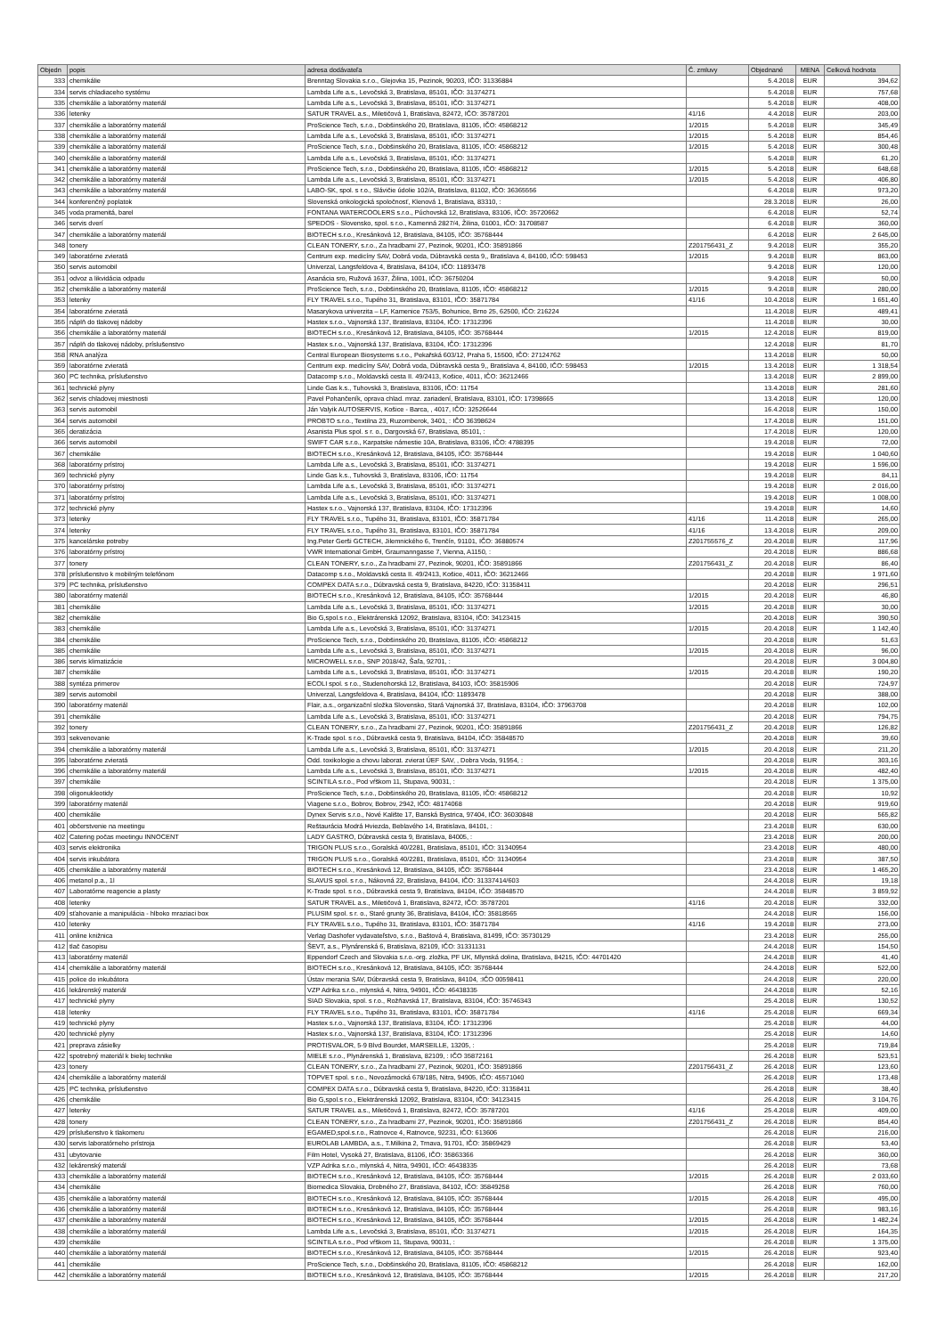| Objedn | popis | adresa dodávateľa | Č. zmluvy | Objednané | MENA | Celková hodnota |
| --- | --- | --- | --- | --- | --- | --- |
| 333 | chemikálie | Brenntag Slovakia s.r.o., Glejovka 15, Pezinok, 90203, IČO: 31336884 | | 5.4.2018 | EUR | 394,62 |
| 334 | servis chladiaceho systému | Lambda Life a.s., Levočská 3, Bratislava, 85101, IČO: 31374271 | | 5.4.2018 | EUR | 757,68 |
| 335 | chemikálie a laboratórny materiál | Lambda Life a.s., Levočská 3, Bratislava, 85101, IČO: 31374271 | | 5.4.2018 | EUR | 408,00 |
| 336 | letenky | SATUR TRAVEL a.s., Miletičová 1, Bratislava, 82472, IČO: 35787201 | 41/16 | 4.4.2018 | EUR | 203,00 |
| 337 | chemikálie a laboratórny materiál | ProScience Tech, s.r.o., Dobšinského 20, Bratislava, 81105, IČO: 45868212 | 1/2015 | 5.4.2018 | EUR | 345,49 |
| 338 | chemikálie a laboratórny materiál | Lambda Life a.s., Levočská 3, Bratislava, 85101, IČO: 31374271 | 1/2015 | 5.4.2018 | EUR | 854,46 |
| 339 | chemikálie a laboratórny materiál | ProScience Tech, s.r.o., Dobšinského 20, Bratislava, 81105, IČO: 45868212 | 1/2015 | 5.4.2018 | EUR | 300,48 |
| 340 | chemikálie a laboratórny materiál | Lambda Life a.s., Levočská 3, Bratislava, 85101, IČO: 31374271 | | 5.4.2018 | EUR | 61,20 |
| 341 | chemikálie a laboratórny materiál | ProScience Tech, s.r.o., Dobšinského 20, Bratislava, 81105, IČO: 45868212 | 1/2015 | 5.4.2018 | EUR | 648,68 |
| 342 | chemikálie a laboratórny materiál | Lambda Life a.s., Levočská 3, Bratislava, 85101, IČO: 31374271 | 1/2015 | 5.4.2018 | EUR | 406,80 |
| 343 | chemikálie a laboratórny materiál | LABO-SK, spol. s r.o., Slávičie údolie 102/A, Bratislava, 81102, IČO: 36365556 | | 6.4.2018 | EUR | 973,20 |
| 344 | konferenčný poplatok | Slovenská onkologická spoločnosť, Klenová 1, Bratislava, 83310, : | | 28.3.2018 | EUR | 26,00 |
| 345 | voda pramenitá, barel | FONTANA WATERCOOLERS s.r.o., Púchovská 12, Bratislava, 83106, IČO: 35720662 | | 6.4.2018 | EUR | 52,74 |
| 346 | servis dverí | SPEDOS - Slovensko, spol. s r.o., Kamenná 2827/4, Žilina, 01001, IČO: 31708587 | | 6.4.2018 | EUR | 360,00 |
| 347 | chemikálie a laboratórny materiál | BIOTECH s.r.o., Kresánková 12, Bratislava, 84105, IČO: 35768444 | | 6.4.2018 | EUR | 2 645,00 |
| 348 | tonery | CLEAN TONERY, s.r.o., Za hradbami 27, Pezinok, 90201, IČO: 35891866 | Z201756431_Z | 9.4.2018 | EUR | 355,20 |
| 349 | laboratórne zvieratá | Centrum exp. medicíny SAV, Dobrá voda, Dúbravská cesta 9,, Bratislava 4, 84100, IČO: 598453 | 1/2015 | 9.4.2018 | EUR | 863,00 |
| 350 | servis automobil | Univerzal, Langsfeldova 4, Bratislava, 84104, IČO: 11893478 | | 9.4.2018 | EUR | 120,00 |
| 351 | odvoz a likvidácia odpadu | Asanácia sro, Ružová 1637, Žilina, 1001, IČO: 36750204 | | 9.4.2018 | EUR | 50,00 |
| 352 | chemikálie a laboratórny materiál | ProScience Tech, s.r.o., Dobšinského 20, Bratislava, 81105, IČO: 45868212 | 1/2015 | 9.4.2018 | EUR | 280,00 |
| 353 | letenky | FLY TRAVEL s.r.o., Tupého 31, Bratislava, 83101, IČO: 35871784 | 41/16 | 10.4.2018 | EUR | 1 651,40 |
| 354 | laboratórne zvieratá | Masarykova univerzita – LF, Kamenice 753/5, Bohunice, Brno 25, 62500, IČO: 216224 | | 11.4.2018 | EUR | 489,41 |
| 355 | náplň do tlakovej nádoby | Hastex s.r.o., Vajnorská 137, Bratislava, 83104, IČO: 17312396 | | 11.4.2018 | EUR | 30,00 |
| 356 | chemikálie a laboratórny materiál | BIOTECH s.r.o., Kresánková 12, Bratislava, 84105, IČO: 35768444 | 1/2015 | 12.4.2018 | EUR | 819,00 |
| 357 | náplň do tlakovej nádoby, príslušenstvo | Hastex s.r.o., Vajnorská 137, Bratislava, 83104, IČO: 17312396 | | 12.4.2018 | EUR | 81,70 |
| 358 | RNA analýza | Central European Biosystems s.r.o., Pekařská 603/12, Praha 5, 15500, IČO: 27124762 | | 13.4.2018 | EUR | 50,00 |
| 359 | laboratórne zvieratá | Centrum exp. medicíny SAV, Dobrá voda, Dúbravská cesta 9,, Bratislava 4, 84100, IČO: 598453 | 1/2015 | 13.4.2018 | EUR | 1 318,54 |
| 360 | PC technika, príslušenstvo | Datacomp s.r.o., Moldavská cesta II. 49/2413, Košice, 4011, IČO: 36212466 | | 13.4.2018 | EUR | 2 899,00 |
| 361 | technické plyny | Linde Gas k.s., Tuhovská 3, Bratislava, 83106, IČO: 11754 | | 13.4.2018 | EUR | 281,60 |
| 362 | servis chladovej miestnosti | Pavel Pohančeník, oprava chlad. mraz. zariadení, Bratislava, 83101, IČO: 17398665 | | 13.4.2018 | EUR | 120,00 |
| 363 | servis automobil | Ján Valyik AUTOSERVIS, Košice - Barca, , 4017, IČO: 32526644 | | 16.4.2018 | EUR | 150,00 |
| 364 | servis automobil | PROBTO s.r.o., Textilna 23, Ruzomberok, 3401, : IČO 36398624 | | 17.4.2018 | EUR | 151,00 |
| 365 | deratizácia | Asanista Plus spol. s r. o., Dargovská 67, Bratislava, 85101, : | | 17.4.2018 | EUR | 120,00 |
| 366 | servis automobil | SWIFT CAR s.r.o., Karpatske námestie 10A, Bratislava, 83106, IČO: 4788395 | | 19.4.2018 | EUR | 72,00 |
| 367 | chemikálie | BIOTECH s.r.o., Kresánková 12, Bratislava, 84105, IČO: 35768444 | | 19.4.2018 | EUR | 1 040,60 |
| 368 | laboratórny prístroj | Lambda Life a.s., Levočská 3, Bratislava, 85101, IČO: 31374271 | | 19.4.2018 | EUR | 1 596,00 |
| 369 | technické plyny | Linde Gas k.s., Tuhovská 3, Bratislava, 83106, IČO: 11754 | | 19.4.2018 | EUR | 84,11 |
| 370 | laboratórny prístroj | Lambda Life a.s., Levočská 3, Bratislava, 85101, IČO: 31374271 | | 19.4.2018 | EUR | 2 016,00 |
| 371 | laboratórny prístroj | Lambda Life a.s., Levočská 3, Bratislava, 85101, IČO: 31374271 | | 19.4.2018 | EUR | 1 008,00 |
| 372 | technické plyny | Hastex s.r.o., Vajnorská 137, Bratislava, 83104, IČO: 17312396 | | 19.4.2018 | EUR | 14,60 |
| 373 | letenky | FLY TRAVEL s.r.o., Tupého 31, Bratislava, 83101, IČO: 35871784 | 41/16 | 11.4.2018 | EUR | 265,00 |
| 374 | letenky | FLY TRAVEL s.r.o., Tupého 31, Bratislava, 83101, IČO: 35871784 | 41/16 | 13.4.2018 | EUR | 209,00 |
| 375 | kancelárske potreby | Ing.Peter Gerši GCTECH, Jilemnického 6, Trenčín, 91101, IČO: 36880574 | Z201755576_Z | 20.4.2018 | EUR | 117,96 |
| 376 | laboratórny prístroj | VWR International GmbH, Graumanngasse 7, Vienna, A1150, : | | 20.4.2018 | EUR | 886,68 |
| 377 | tonery | CLEAN TONERY, s.r.o., Za hradbami 27, Pezinok, 90201, IČO: 35891866 | Z201756431_Z | 20.4.2018 | EUR | 86,40 |
| 378 | príslušenstvo k mobilným telefónom | Datacomp s.r.o., Moldavská cesta II. 49/2413, Košice, 4011, IČO: 36212466 | | 20.4.2018 | EUR | 1 971,60 |
| 379 | PC technika, príslušenstvo | COMPEX DATA s.r.o., Dúbravská cesta 9, Bratislava, 84220, IČO: 31358411 | | 20.4.2018 | EUR | 296,51 |
| 380 | laboratórny materiál | BIOTECH s.r.o., Kresánková 12, Bratislava, 84105, IČO: 35768444 | 1/2015 | 20.4.2018 | EUR | 46,80 |
| 381 | chemikálie | Lambda Life a.s., Levočská 3, Bratislava, 85101, IČO: 31374271 | 1/2015 | 20.4.2018 | EUR | 30,00 |
| 382 | chemikálie | Bio G,spol.s r.o., Elektrárenská 12092, Bratislava, 83104, IČO: 34123415 | | 20.4.2018 | EUR | 390,50 |
| 383 | chemikálie | Lambda Life a.s., Levočská 3, Bratislava, 85101, IČO: 31374271 | 1/2015 | 20.4.2018 | EUR | 1 142,40 |
| 384 | chemikálie | ProScience Tech, s.r.o., Dobšinského 20, Bratislava, 81105, IČO: 45868212 | | 20.4.2018 | EUR | 51,63 |
| 385 | chemikálie | Lambda Life a.s., Levočská 3, Bratislava, 85101, IČO: 31374271 | 1/2015 | 20.4.2018 | EUR | 96,00 |
| 386 | servis klimatizácie | MICROWELL s.r.o., SNP 2018/42, Šaľa, 92701, : | | 20.4.2018 | EUR | 3 004,80 |
| 387 | chemikálie | Lambda Life a.s., Levočská 3, Bratislava, 85101, IČO: 31374271 | 1/2015 | 20.4.2018 | EUR | 190,20 |
| 388 | syntéza primerov | ECOLI spol. s r.o., Studenohorská 12, Bratislava, 84103, IČO: 35815906 | | 20.4.2018 | EUR | 724,97 |
| 389 | servis automobil | Univerzal, Langsfeldova 4, Bratislava, 84104, IČO: 11893478 | | 20.4.2018 | EUR | 388,00 |
| 390 | laboratórny materiál | Flair, a.s., organizační složka Slovensko, Stará Vajnorská 37, Bratislava, 83104, IČO: 37963708 | | 20.4.2018 | EUR | 102,00 |
| 391 | chemikálie | Lambda Life a.s., Levočská 3, Bratislava, 85101, IČO: 31374271 | | 20.4.2018 | EUR | 794,75 |
| 392 | tonery | CLEAN TONERY, s.r.o., Za hradbami 27, Pezinok, 90201, IČO: 35891866 | Z201756431_Z | 20.4.2018 | EUR | 126,82 |
| 393 | sekvenovanie | K-Trade spol. s r.o., Dúbravská cesta 9, Bratislava, 84104, IČO: 35848570 | | 20.4.2018 | EUR | 39,60 |
| 394 | chemikálie a laboratórny materiál | Lambda Life a.s., Levočská 3, Bratislava, 85101, IČO: 31374271 | 1/2015 | 20.4.2018 | EUR | 211,20 |
| 395 | laboratórne zvieratá | Odd. toxikologie a chovu laborat. zvierat ÚEF SAV, , Dobra Voda, 91954, : | | 20.4.2018 | EUR | 303,16 |
| 396 | chemikálie a laboratórny materiál | Lambda Life a.s., Levočská 3, Bratislava, 85101, IČO: 31374271 | 1/2015 | 20.4.2018 | EUR | 482,40 |
| 397 | chemikálie | SCINTILA s.r.o., Pod vŕškom 11, Stupava, 90031, : | | 20.4.2018 | EUR | 1 375,00 |
| 398 | oligonukleotidy | ProScience Tech, s.r.o., Dobšinského 20, Bratislava, 81105, IČO: 45868212 | | 20.4.2018 | EUR | 10,92 |
| 399 | laboratórny materiál | Viagene s.r.o., Bobrov, Bobrov, 2942, IČO: 48174068 | | 20.4.2018 | EUR | 919,60 |
| 400 | chemikálie | Dynex Servis s.r.o., Nové Kalište 17, Banská Bystrica, 97404, IČO: 36030848 | | 20.4.2018 | EUR | 565,82 |
| 401 | občerstvenie na meetingu | Reštaurácia Modrá Hviezda, Beblavého 14, Bratislava, 84101, : | | 23.4.2018 | EUR | 630,00 |
| 402 | Catering počas meetingu INNOCENT | LADY GASTRO, Dúbravská cesta 9, Bratislava, 84005, : | | 23.4.2018 | EUR | 200,00 |
| 403 | servis elektronika | TRIGON PLUS s.r.o., Goralská 40/2281, Bratislava, 85101, IČO: 31340954 | | 23.4.2018 | EUR | 480,00 |
| 404 | servis inkubátora | TRIGON PLUS s.r.o., Goralská 40/2281, Bratislava, 85101, IČO: 31340954 | | 23.4.2018 | EUR | 387,50 |
| 405 | chemikálie a laboratórny materiál | BIOTECH s.r.o., Kresánková 12, Bratislava, 84105, IČO: 35768444 | | 23.4.2018 | EUR | 1 465,20 |
| 406 | metanol p.a., 1l | SLAVUS spol. s r.o., Nákovná 22, Bratislava, 84104, IČO: 31337414/603 | | 24.4.2018 | EUR | 19,18 |
| 407 | Laboratórne reagencie a plasty | K-Trade spol. s r.o., Dúbravská cesta 9, Bratislava, 84104, IČO: 35848570 | | 24.4.2018 | EUR | 3 859,92 |
| 408 | letenky | SATUR TRAVEL a.s., Miletičová 1, Bratislava, 82472, IČO: 35787201 | 41/16 | 20.4.2018 | EUR | 332,00 |
| 409 | sťahovanie a manipulácia - hlboko mraziaci box | PLUSIM spol. s r. o., Staré grunty 36, Bratislava, 84104, IČO: 35818565 | | 24.4.2018 | EUR | 156,00 |
| 410 | letenky | FLY TRAVEL s.r.o., Tupého 31, Bratislava, 83101, IČO: 35871784 | 41/16 | 19.4.2018 | EUR | 273,00 |
| 411 | online knižnica | Verlag Dashofer vydavateľstvo, s.r.o., Baštová 4, Bratislava, 81499, IČO: 35730129 | | 23.4.2018 | EUR | 255,00 |
| 412 | tlač časopisu | ŠEVT, a.s., Plynárenská 6, Bratislava, 82109, IČO: 31331131 | | 24.4.2018 | EUR | 154,50 |
| 413 | laboratórny materiál | Eppendorf Czech and Slovakia s.r.o.-org. zložka, PF UK, Mlynská dolina, Bratislava, 84215, IČO: 44701420 | | 24.4.2018 | EUR | 41,40 |
| 414 | chemikálie a laboratórny materiál | BIOTECH s.r.o., Kresánková 12, Bratislava, 84105, IČO: 35768444 | | 24.4.2018 | EUR | 522,00 |
| 415 | police do inkubátora | Ústav merania SAV, Dúbravská cesta 9, Bratislava, 84104, :IČO 00598411 | | 24.4.2018 | EUR | 220,00 |
| 416 | lekárenský materiál | VZP Adrika s.r.o., mlynská 4, Nitra, 94901, IČO: 46438335 | | 24.4.2018 | EUR | 52,16 |
| 417 | technické plyny | SIAD Slovakia, spol. s r.o., Rožňavská 17, Bratislava, 83104, IČO: 35746343 | | 25.4.2018 | EUR | 130,52 |
| 418 | letenky | FLY TRAVEL s.r.o., Tupého 31, Bratislava, 83101, IČO: 35871784 | 41/16 | 25.4.2018 | EUR | 669,34 |
| 419 | technické plyny | Hastex s.r.o., Vajnorská 137, Bratislava, 83104, IČO: 17312396 | | 25.4.2018 | EUR | 44,00 |
| 420 | technické plyny | Hastex s.r.o., Vajnorská 137, Bratislava, 83104, IČO: 17312396 | | 25.4.2018 | EUR | 14,60 |
| 421 | preprava zásielky | PROTISVALOR, 5-9 Blvd Bourdet, MARSEILLE, 13205, : | | 25.4.2018 | EUR | 719,84 |
| 422 | spotrebný materiál k bielej technike | MIELE s.r.o., Plynárenská 1, Bratislava, 82109, : IČO 35872161 | | 26.4.2018 | EUR | 523,51 |
| 423 | tonery | CLEAN TONERY, s.r.o., Za hradbami 27, Pezinok, 90201, IČO: 35891866 | Z201756431_Z | 26.4.2018 | EUR | 123,60 |
| 424 | chemikálie a laboratórny materiál | TOPVET spol. s r.o., Novozámocká 678/185, Nitra, 94905, IČO: 45571040 | | 26.4.2018 | EUR | 173,48 |
| 425 | PC technika, príslušenstvo | COMPEX DATA s.r.o., Dúbravská cesta 9, Bratislava, 84220, IČO: 31358411 | | 26.4.2018 | EUR | 38,40 |
| 426 | chemikálie | Bio G,spol.s r.o., Elektrárenská 12092, Bratislava, 83104, IČO: 34123415 | | 26.4.2018 | EUR | 3 104,76 |
| 427 | letenky | SATUR TRAVEL a.s., Miletičová 1, Bratislava, 82472, IČO: 35787201 | 41/16 | 25.4.2018 | EUR | 409,00 |
| 428 | tonery | CLEAN TONERY, s.r.o., Za hradbami 27, Pezinok, 90201, IČO: 35891866 | Z201756431_Z | 26.4.2018 | EUR | 854,40 |
| 429 | príslušenstvo k tlakomeru | EGAMED,spol.s.r.o., Ratnovce 4, Ratnovce, 92231, IČO: 613606 | | 26.4.2018 | EUR | 216,00 |
| 430 | servis laboratórneho prístroja | EUROLAB LAMBDA, a.s., T.Milkina 2, Trnava, 91701, IČO: 35869429 | | 26.4.2018 | EUR | 53,40 |
| 431 | ubytovanie | Film Hotel, Vysoká 27, Bratislava, 81106, IČO: 35863366 | | 26.4.2018 | EUR | 360,00 |
| 432 | lekárenský materiál | VZP Adrika s.r.o., mlynská 4, Nitra, 94901, IČO: 46438335 | | 26.4.2018 | EUR | 73,68 |
| 433 | chemikálie a laboratórny materiál | BIOTECH s.r.o., Kresánková 12, Bratislava, 84105, IČO: 35768444 | 1/2015 | 26.4.2018 | EUR | 2 033,60 |
| 434 | chemikálie | Biomedica Slovakia, Drobného 27, Bratislava, 84102, IČO: 35849258 | | 26.4.2018 | EUR | 760,00 |
| 435 | chemikálie a laboratórny materiál | BIOTECH s.r.o., Kresánková 12, Bratislava, 84105, IČO: 35768444 | 1/2015 | 26.4.2018 | EUR | 495,00 |
| 436 | chemikálie a laboratórny materiál | BIOTECH s.r.o., Kresánková 12, Bratislava, 84105, IČO: 35768444 | | 26.4.2018 | EUR | 983,16 |
| 437 | chemikálie a laboratórny materiál | BIOTECH s.r.o., Kresánková 12, Bratislava, 84105, IČO: 35768444 | 1/2015 | 26.4.2018 | EUR | 1 482,24 |
| 438 | chemikálie a laboratórny materiál | Lambda Life a.s., Levočská 3, Bratislava, 85101, IČO: 31374271 | 1/2015 | 26.4.2018 | EUR | 164,35 |
| 439 | chemikálie | SCINTILA s.r.o., Pod vŕškom 11, Stupava, 90031, : | | 26.4.2018 | EUR | 1 375,00 |
| 440 | chemikálie a laboratórny materiál | BIOTECH s.r.o., Kresánková 12, Bratislava, 84105, IČO: 35768444 | 1/2015 | 26.4.2018 | EUR | 923,40 |
| 441 | chemikálie | ProScience Tech, s.r.o., Dobšinského 20, Bratislava, 81105, IČO: 45868212 | | 26.4.2018 | EUR | 162,00 |
| 442 | chemikálie a laboratórny materiál | BIOTECH s.r.o., Kresánková 12, Bratislava, 84105, IČO: 35768444 | 1/2015 | 26.4.2018 | EUR | 217,20 |